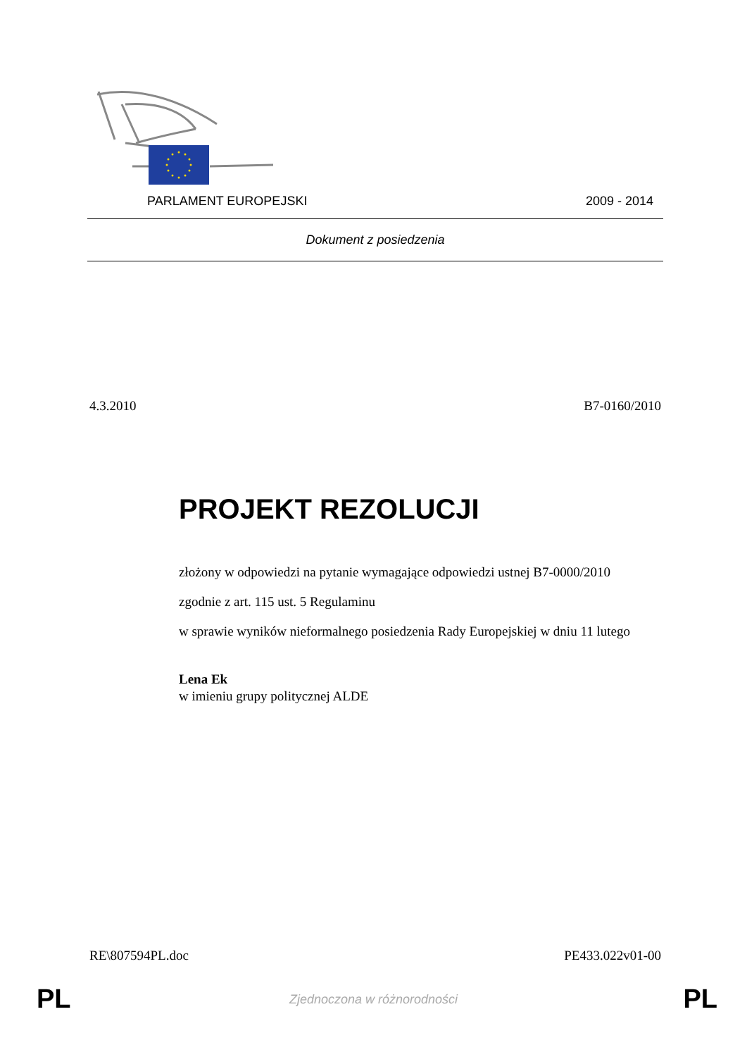PARLAMENT EUROPEJSKI 2009 - 2014
Dokument z posiedzenia
4.3.2010 B7-0160/2010
PROJEKT REZOLUCJI
złożony w odpowiedzi na pytanie wymagające odpowiedzi ustnej B7-0000/2010
zgodnie z art. 115 ust. 5 Regulaminu
w sprawie wyników nieformalnego posiedzenia Rady Europejskiej w dniu 11 lutego
Lena Ek
w imieniu grupy politycznej ALDE
RE\807594PL.doc PE433.022v01-00
PL
Zjednoczona w różnorodności PL